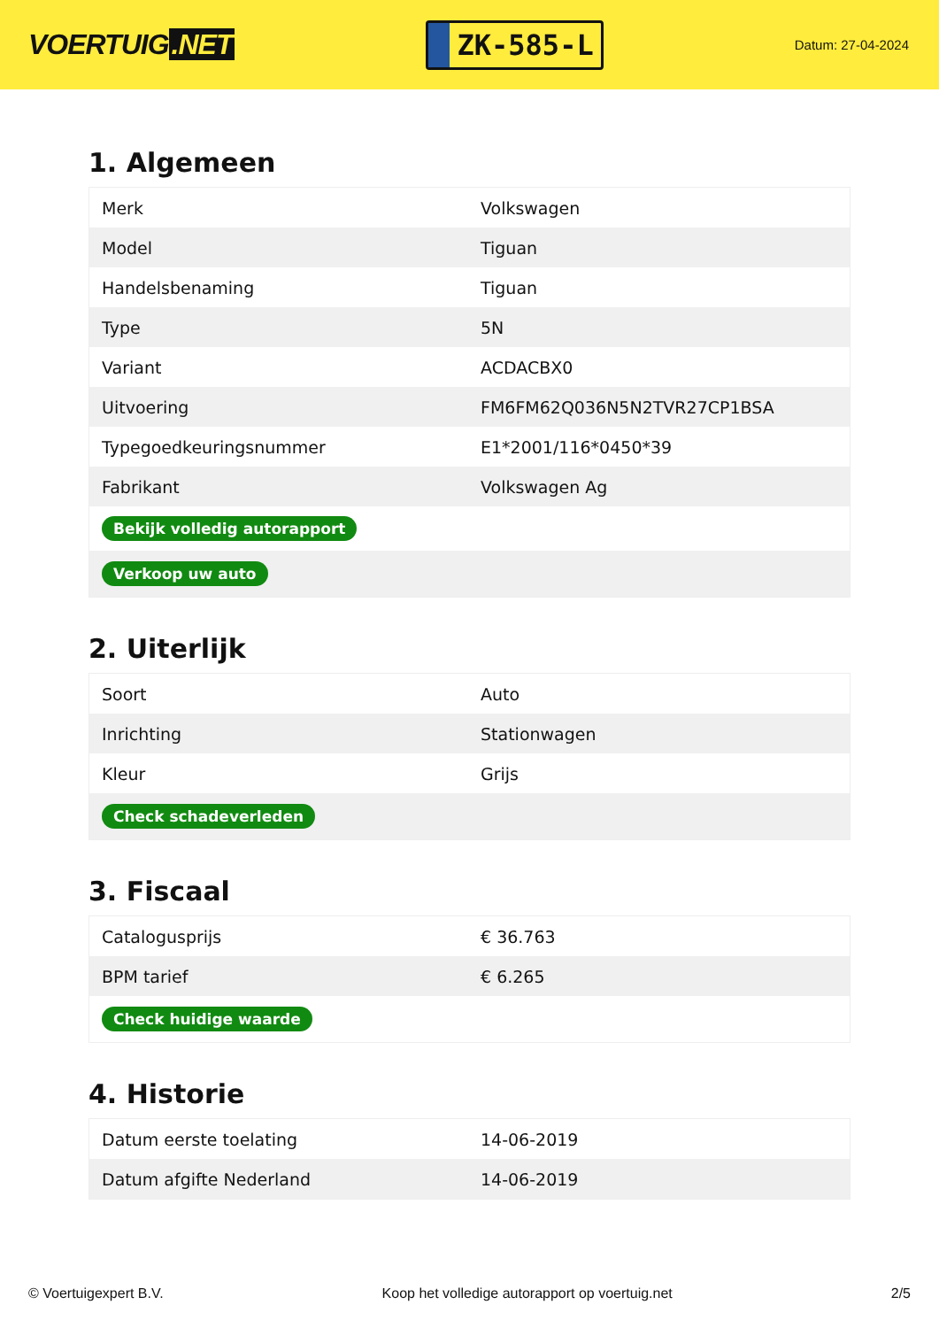VOERTUIG.NET
ZK-585-L
Datum: 27-04-2024
1. Algemeen
| Merk | Volkswagen |
| Model | Tiguan |
| Handelsbenaming | Tiguan |
| Type | 5N |
| Variant | ACDACBX0 |
| Uitvoering | FM6FM62Q036N5N2TVR27CP1BSA |
| Typegoedkeuringsnummer | E1*2001/116*0450*39 |
| Fabrikant | Volkswagen Ag |
| Bekijk volledig autorapport | |
| Verkoop uw auto | |
2. Uiterlijk
| Soort | Auto |
| Inrichting | Stationwagen |
| Kleur | Grijs |
| Check schadeverleden | |
3. Fiscaal
| Catalogusprijs | € 36.763 |
| BPM tarief | € 6.265 |
| Check huidige waarde | |
4. Historie
| Datum eerste toelating | 14-06-2019 |
| Datum afgifte Nederland | 14-06-2019 |
© Voertuigexpert B.V. Koop het volledige autorapport op voertuig.net 2/5